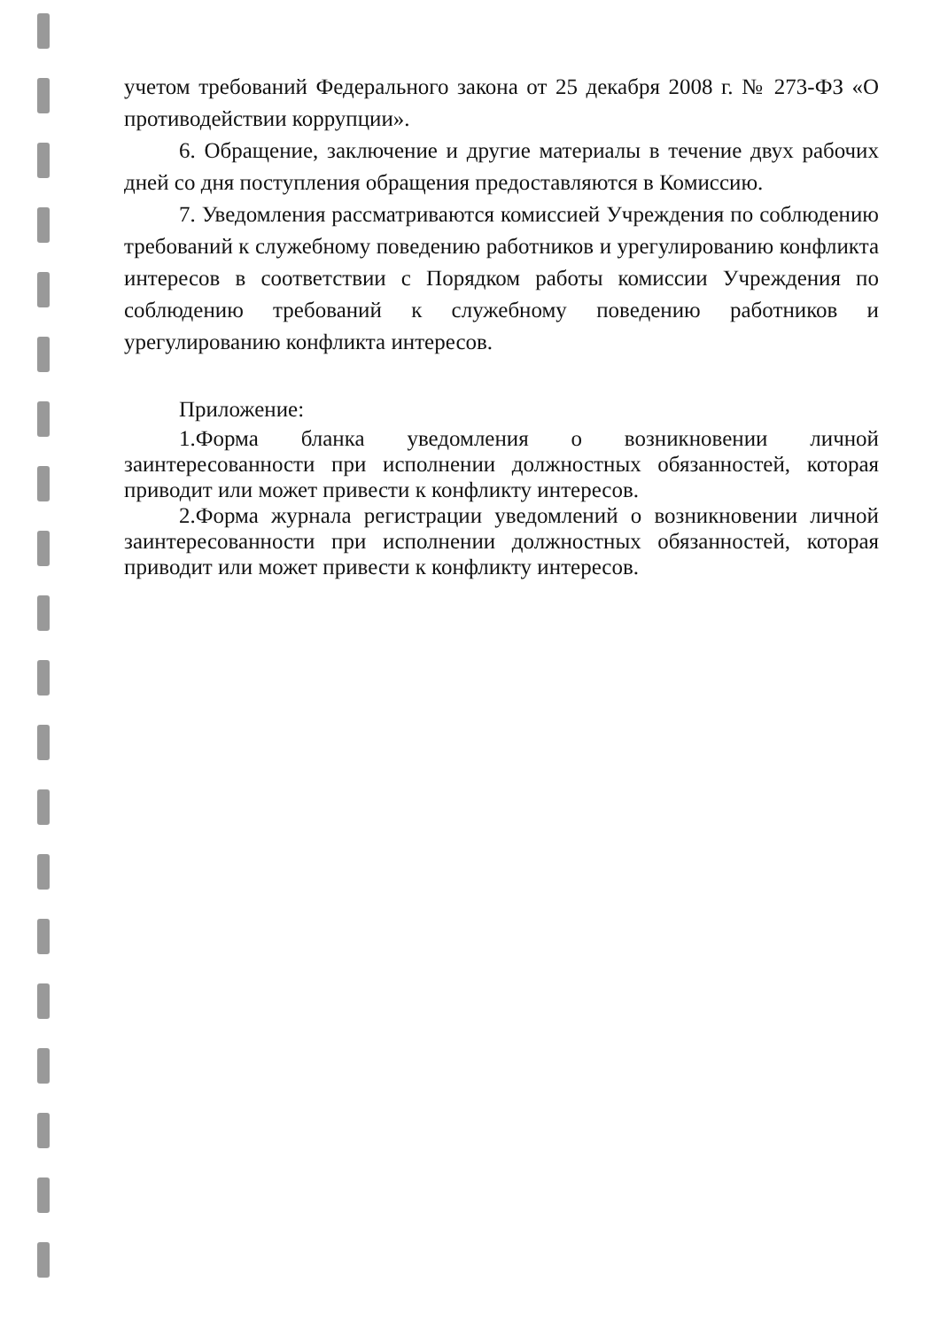учетом требований Федерального закона от 25 декабря 2008 г. № 273-ФЗ «О противодействии коррупции».
6. Обращение, заключение и другие материалы в течение двух рабочих дней со дня поступления обращения предоставляются в Комиссию.
7. Уведомления рассматриваются комиссией Учреждения по соблюдению требований к служебному поведению работников и урегулированию конфликта интересов в соответствии с Порядком работы комиссии Учреждения по соблюдению требований к служебному поведению работников и урегулированию конфликта интересов.
Приложение:
1.Форма бланка уведомления о возникновении личной заинтересованности при исполнении должностных обязанностей, которая приводит или может привести к конфликту интересов.
2.Форма журнала регистрации уведомлений о возникновении личной заинтересованности при исполнении должностных обязанностей, которая приводит или может привести к конфликту интересов.